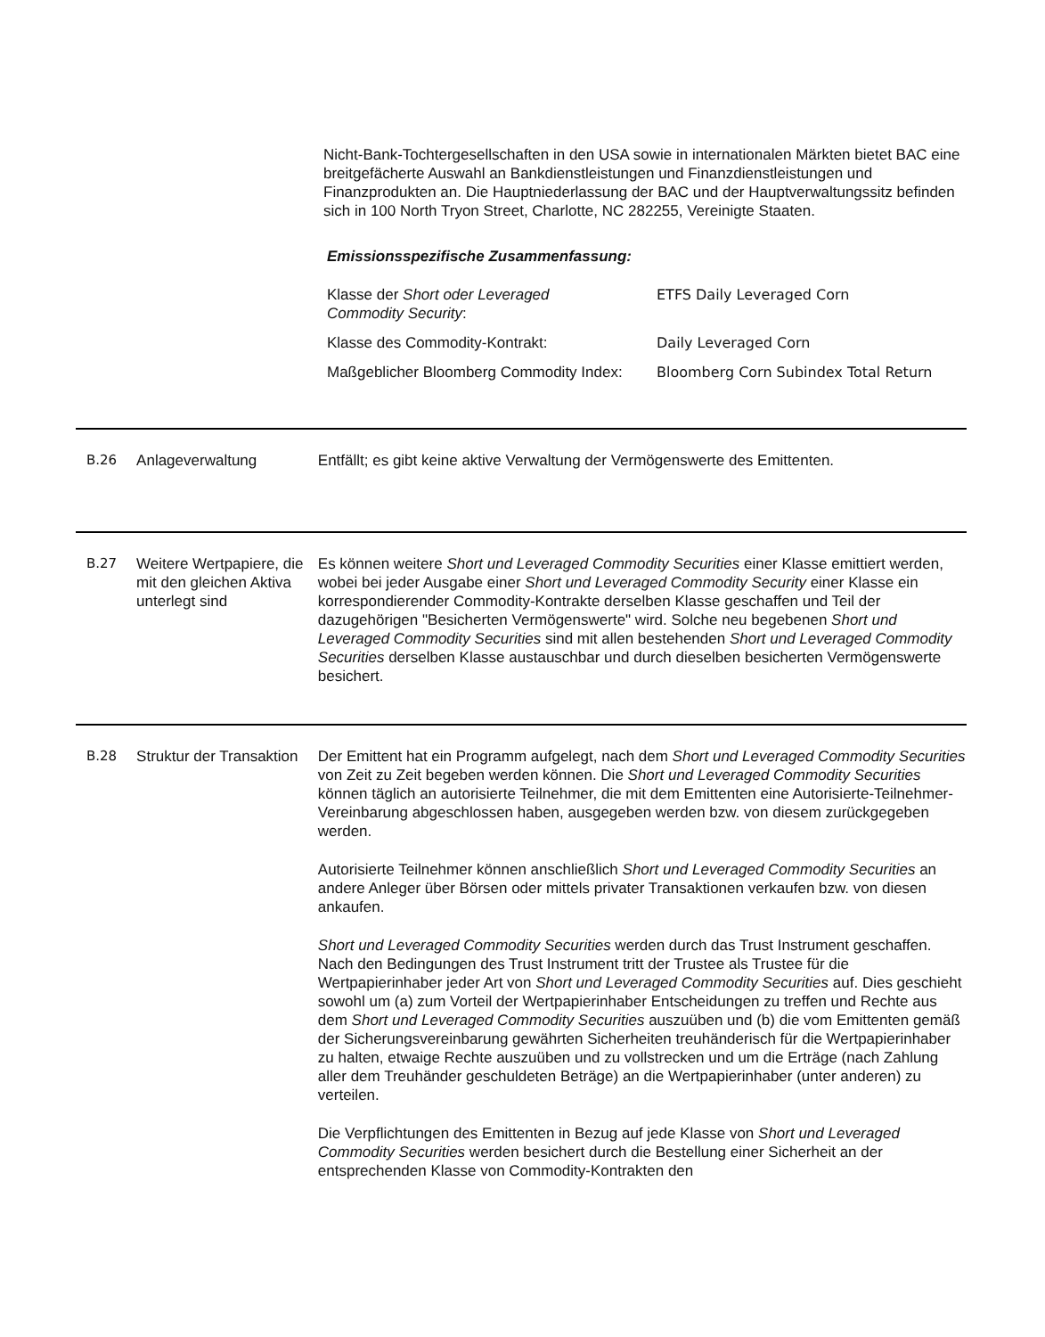Nicht-Bank-Tochtergesellschaften in den USA sowie in internationalen Märkten bietet BAC eine breitgefächerte Auswahl an Bankdienstleistungen und Finanzdienstleistungen und Finanzprodukten an. Die Hauptniederlassung der BAC und der Hauptverwaltungssitz befinden sich in 100 North Tryon Street, Charlotte, NC 282255, Vereinigte Staaten.
Emissionsspezifische Zusammenfassung:
| Klasse der Short oder Leveraged Commodity Security : | ETFS Daily Leveraged Corn |
| Klasse des Commodity-Kontrakt: | Daily Leveraged Corn |
| Maßgeblicher Bloomberg Commodity Index: | Bloomberg Corn Subindex Total Return |
B.26 Anlageverwaltung Entfällt; es gibt keine aktive Verwaltung der Vermögenswerte des Emittenten.
B.27 Weitere Wertpapiere, die mit den gleichen Aktiva unterlegt sind
Es können weitere Short und Leveraged Commodity Securities einer Klasse emittiert werden, wobei bei jeder Ausgabe einer Short und Leveraged Commodity Security einer Klasse ein korrespondierender Commodity-Kontrakte derselben Klasse geschaffen und Teil der dazugehörigen "Besicherten Vermögenswerte" wird. Solche neu begebenen Short und Leveraged Commodity Securities sind mit allen bestehenden Short und Leveraged Commodity Securities derselben Klasse austauschbar und durch dieselben besicherten Vermögenswerte besichert.
B.28 Struktur der Transaktion
Der Emittent hat ein Programm aufgelegt, nach dem Short und Leveraged Commodity Securities von Zeit zu Zeit begeben werden können. Die Short und Leveraged Commodity Securities können täglich an autorisierte Teilnehmer, die mit dem Emittenten eine Autorisierte-Teilnehmer-Vereinbarung abgeschlossen haben, ausgegeben werden bzw. von diesem zurückgegeben werden.
Autorisierte Teilnehmer können anschließlich Short und Leveraged Commodity Securities an andere Anleger über Börsen oder mittels privater Transaktionen verkaufen bzw. von diesen ankaufen.
Short und Leveraged Commodity Securities werden durch das Trust Instrument geschaffen. Nach den Bedingungen des Trust Instrument tritt der Trustee als Trustee für die Wertpapierinhaber jeder Art von Short und Leveraged Commodity Securities auf. Dies geschieht sowohl um (a) zum Vorteil der Wertpapierinhaber Entscheidungen zu treffen und Rechte aus dem Short und Leveraged Commodity Securities auszuüben und (b) die vom Emittenten gemäß der Sicherungsvereinbarung gewährten Sicherheiten treuhänderisch für die Wertpapierinhaber zu halten, etwaige Rechte auszuüben und zu vollstrecken und um die Erträge (nach Zahlung aller dem Treuhänder geschuldeten Beträge) an die Wertpapierinhaber (unter anderen) zu verteilen.
Die Verpflichtungen des Emittenten in Bezug auf jede Klasse von Short und Leveraged Commodity Securities werden besichert durch die Bestellung einer Sicherheit an der entsprechenden Klasse von Commodity-Kontrakten den